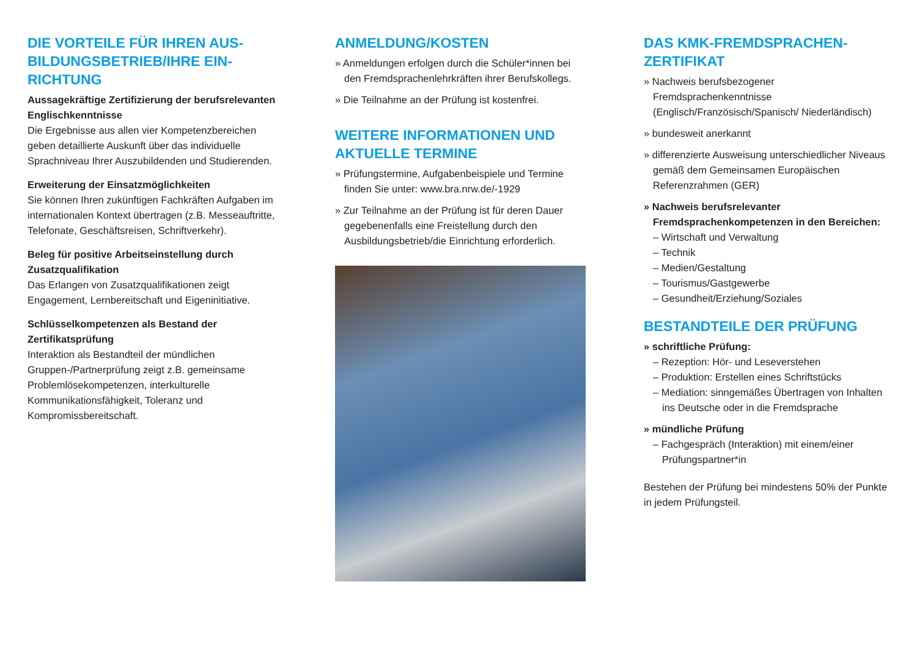DIE VORTEILE FÜR IHREN AUS-BILDUNGSBETRIEB/IHRE EIN-RICHTUNG
Aussagekräftige Zertifizierung der berufsrelevanten Englischkenntnisse
Die Ergebnisse aus allen vier Kompetenzbereichen geben detaillierte Auskunft über das individuelle Sprachniveau Ihrer Auszubildenden und Studierenden.
Erweiterung der Einsatzmöglichkeiten
Sie können Ihren zukünftigen Fachkräften Aufgaben im internationalen Kontext übertragen (z.B. Messeauftritte, Telefonate, Geschäftsreisen, Schriftverkehr).
Beleg für positive Arbeitseinstellung durch Zusatzqualifikation
Das Erlangen von Zusatzqualifikationen zeigt Engagement, Lernbereitschaft und Eigeninitiative.
Schlüsselkompetenzen als Bestand der Zertifikatsprüfung
Interaktion als Bestandteil der mündlichen Gruppen-/Partnerprüfung zeigt z.B. gemeinsame Problemlösekompetenzen, interkulturelle Kommunikationsfähigkeit, Toleranz und Kompromissbereitschaft.
ANMELDUNG/KOSTEN
» Anmeldungen erfolgen durch die Schüler*innen bei den Fremdsprachenlehrkräften ihrer Berufskollegs.
» Die Teilnahme an der Prüfung ist kostenfrei.
WEITERE INFORMATIONEN UND AKTUELLE TERMINE
» Prüfungstermine, Aufgabenbeispiele und Termine finden Sie unter: www.bra.nrw.de/-1929
» Zur Teilnahme an der Prüfung ist für deren Dauer gegebenenfalls eine Freistellung durch den Ausbildungsbetrieb/die Einrichtung erforderlich.
DAS KMK-FREMDSPRACHEN-ZERTIFIKAT
» Nachweis berufsbezogener Fremdsprachenkenntnisse (Englisch/Französisch/Spanisch/ Niederländisch)
» bundesweit anerkannt
» differenzierte Ausweisung unterschiedlicher Niveaus gemäß dem Gemeinsamen Europäischen Referenzrahmen (GER)
» Nachweis berufsrelevanter Fremdsprachenkompetenzen in den Bereichen:
– Wirtschaft und Verwaltung
– Technik
– Medien/Gestaltung
– Tourismus/Gastgewerbe
– Gesundheit/Erziehung/Soziales
BESTANDTEILE DER PRÜFUNG
» schriftliche Prüfung:
– Rezeption: Hör- und Leseverstehen
– Produktion: Erstellen eines Schriftstücks
– Mediation: sinngemäßes Übertragen von Inhalten ins Deutsche oder in die Fremdsprache
» mündliche Prüfung
– Fachgespräch (Interaktion) mit einem/einer Prüfungspartner*in
Bestehen der Prüfung bei mindestens 50% der Punkte in jedem Prüfungsteil.